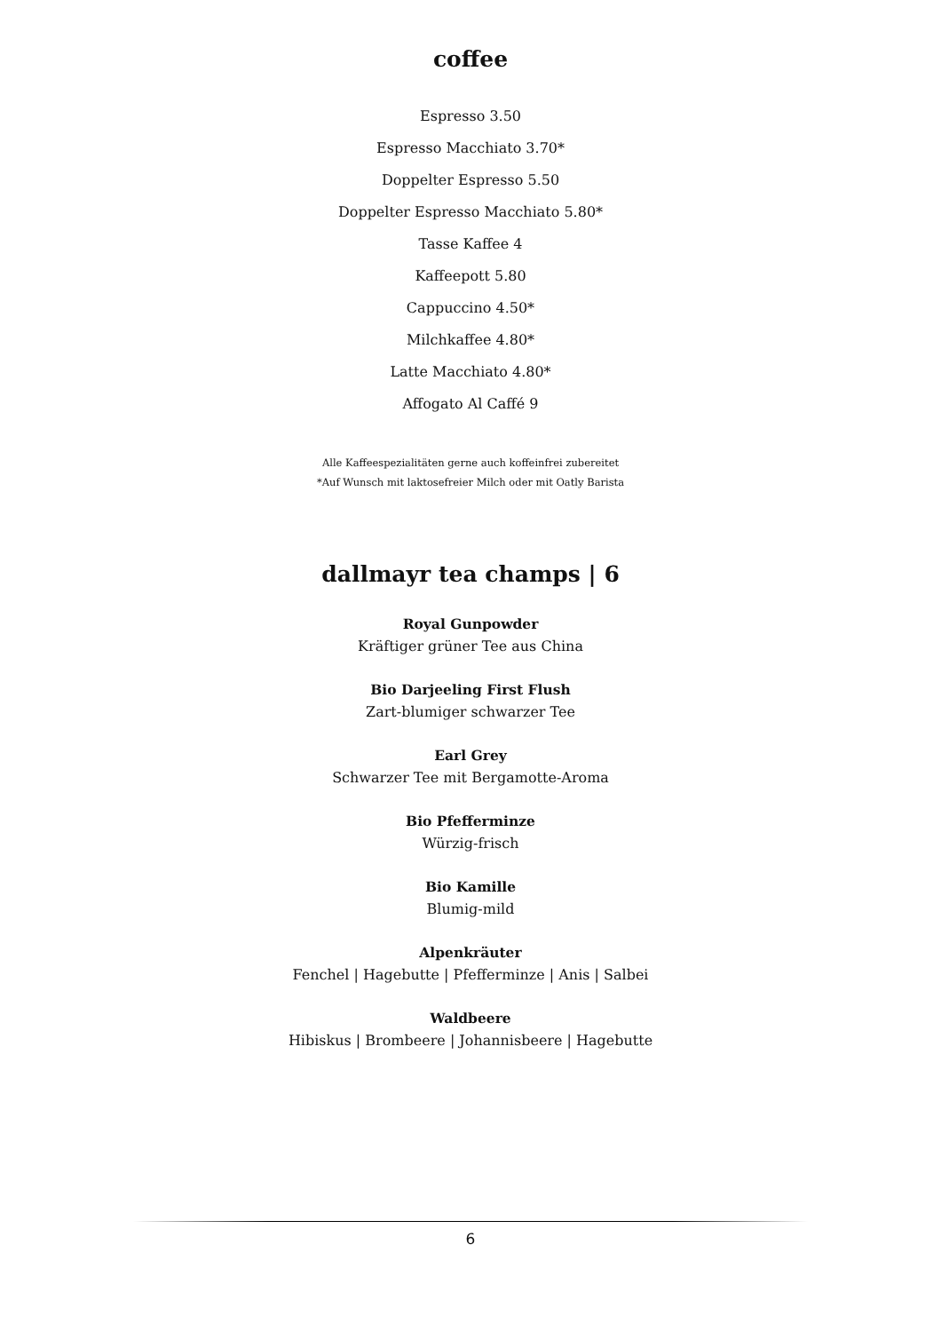coffee
Espresso 3.50
Espresso Macchiato 3.70*
Doppelter Espresso 5.50
Doppelter Espresso Macchiato 5.80*
Tasse Kaffee 4
Kaffeepott 5.80
Cappuccino 4.50*
Milchkaffee 4.80*
Latte Macchiato 4.80*
Affogato Al Caffé 9
Alle Kaffeespezialitäten gerne auch koffeinfrei zubereitet
*Auf Wunsch mit laktosefreier Milch oder mit Oatly Barista
dallmayr tea champs | 6
Royal Gunpowder
Kräftiger grüner Tee aus China
Bio Darjeeling First Flush
Zart-blumiger schwarzer Tee
Earl Grey
Schwarzer Tee mit Bergamotte-Aroma
Bio Pfefferminze
Würzig-frisch
Bio Kamille
Blumig-mild
Alpenkräuter
Fenchel | Hagebutte | Pfefferminze | Anis | Salbei
Waldbeere
Hibiskus | Brombeere | Johannisbeere | Hagebutte
6